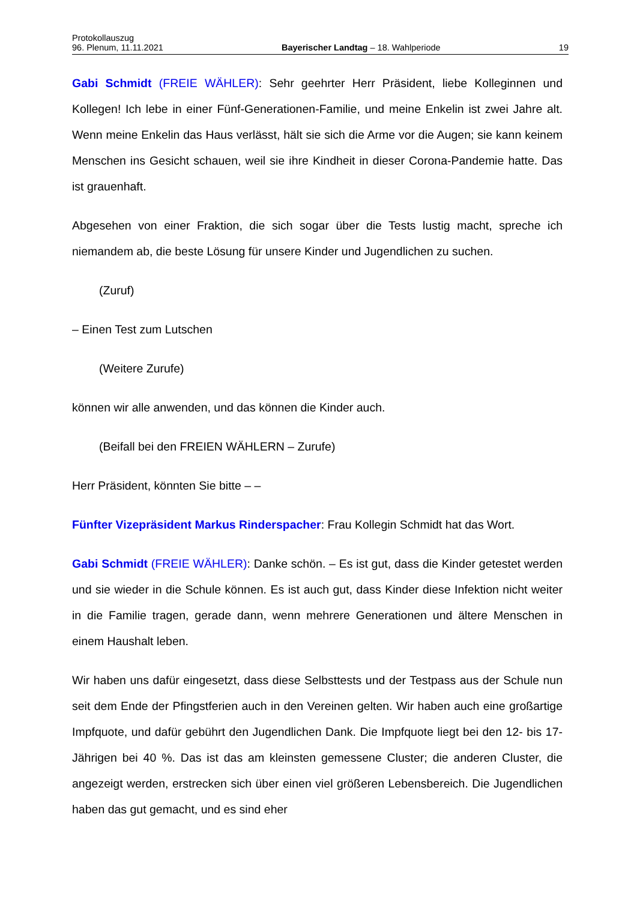Protokollauszug
96. Plenum, 11.11.2021 Bayerischer Landtag – 18. Wahlperiode 19
Gabi Schmidt (FREIE WÄHLER): Sehr geehrter Herr Präsident, liebe Kolleginnen und Kollegen! Ich lebe in einer Fünf-Generationen-Familie, und meine Enkelin ist zwei Jahre alt. Wenn meine Enkelin das Haus verlässt, hält sie sich die Arme vor die Augen; sie kann keinem Menschen ins Gesicht schauen, weil sie ihre Kindheit in dieser Corona-Pandemie hatte. Das ist grauenhaft.
Abgesehen von einer Fraktion, die sich sogar über die Tests lustig macht, spreche ich niemandem ab, die beste Lösung für unsere Kinder und Jugendlichen zu suchen.
(Zuruf)
– Einen Test zum Lutschen
(Weitere Zurufe)
können wir alle anwenden, und das können die Kinder auch.
(Beifall bei den FREIEN WÄHLERN – Zurufe)
Herr Präsident, könnten Sie bitte – –
Fünfter Vizepräsident Markus Rinderspacher: Frau Kollegin Schmidt hat das Wort.
Gabi Schmidt (FREIE WÄHLER): Danke schön. – Es ist gut, dass die Kinder getestet werden und sie wieder in die Schule können. Es ist auch gut, dass Kinder diese Infektion nicht weiter in die Familie tragen, gerade dann, wenn mehrere Generationen und ältere Menschen in einem Haushalt leben.
Wir haben uns dafür eingesetzt, dass diese Selbsttests und der Testpass aus der Schule nun seit dem Ende der Pfingstferien auch in den Vereinen gelten. Wir haben auch eine großartige Impfquote, und dafür gebührt den Jugendlichen Dank. Die Impfquote liegt bei den 12- bis 17-Jährigen bei 40 %. Das ist das am kleinsten gemessene Cluster; die anderen Cluster, die angezeigt werden, erstrecken sich über einen viel größeren Lebensbereich. Die Jugendlichen haben das gut gemacht, und es sind eher